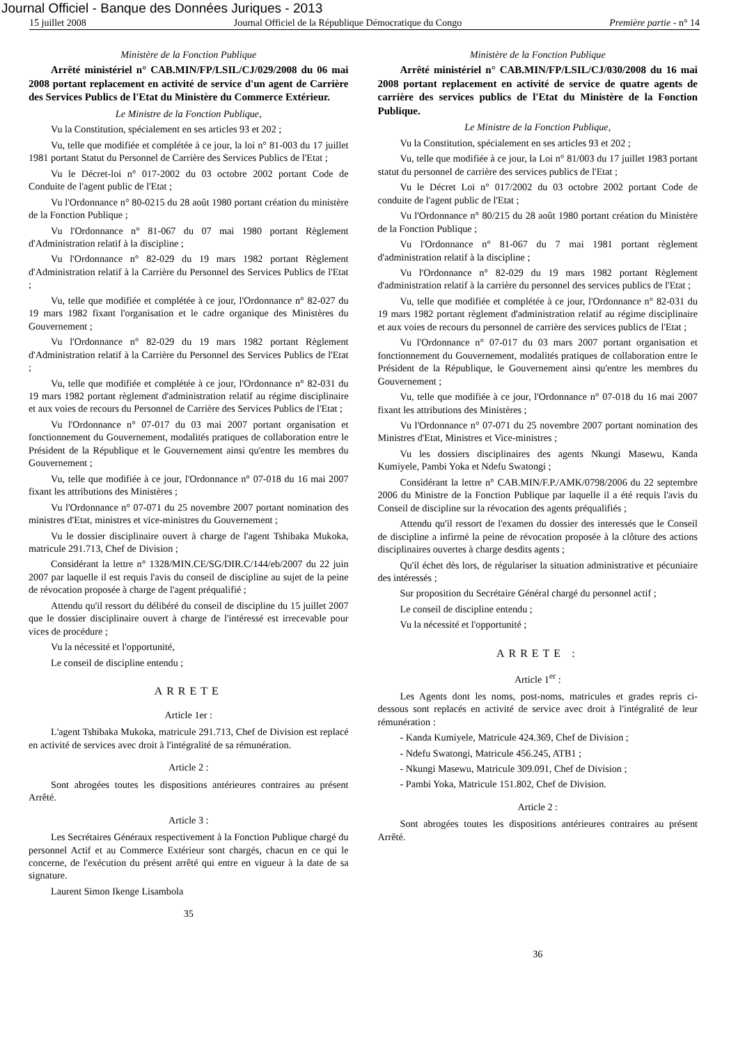Journal Officiel - Banque des Données Juriques - 2013
15 juillet 2008 Journal Officiel de la République Démocratique du Congo Première partie - n° 14
Ministère de la Fonction Publique
Arrêté ministériel n° CAB.MIN/FP/LSIL/CJ/029/2008 du 06 mai 2008 portant replacement en activité de service d'un agent de Carrière des Services Publics de l'Etat du Ministère du Commerce Extérieur.
Le Ministre de la Fonction Publique,
Vu la Constitution, spécialement en ses articles 93 et 202 ;
Vu, telle que modifiée et complétée à ce jour, la loi n° 81-003 du 17 juillet 1981 portant Statut du Personnel de Carrière des Services Publics de l'Etat ;
Vu le Décret-loi n° 017-2002 du 03 octobre 2002 portant Code de Conduite de l'agent public de l'Etat ;
Vu l'Ordonnance n° 80-0215 du 28 août 1980 portant création du ministère de la Fonction Publique ;
Vu l'Ordonnance n° 81-067 du 07 mai 1980 portant Règlement d'Administration relatif à la discipline ;
Vu l'Ordonnance n° 82-029 du 19 mars 1982 portant Règlement d'Administration relatif à la Carrière du Personnel des Services Publics de l'Etat ;
Vu, telle que modifiée et complétée à ce jour, l'Ordonnance n° 82-027 du 19 mars 1982 fixant l'organisation et le cadre organique des Ministères du Gouvernement ;
Vu l'Ordonnance n° 82-029 du 19 mars 1982 portant Règlement d'Administration relatif à la Carrière du Personnel des Services Publics de l'Etat ;
Vu, telle que modifiée et complétée à ce jour, l'Ordonnance n° 82-031 du 19 mars 1982 portant règlement d'administration relatif au régime disciplinaire et aux voies de recours du Personnel de Carrière des Services Publics de l'Etat ;
Vu l'Ordonnance n° 07-017 du 03 mai 2007 portant organisation et fonctionnement du Gouvernement, modalités pratiques de collaboration entre le Président de la République et le Gouvernement ainsi qu'entre les membres du Gouvernement ;
Vu, telle que modifiée à ce jour, l'Ordonnance n° 07-018 du 16 mai 2007 fixant les attributions des Ministères ;
Vu l'Ordonnance n° 07-071 du 25 novembre 2007 portant nomination des ministres d'Etat, ministres et vice-ministres du Gouvernement ;
Vu le dossier disciplinaire ouvert à charge de l'agent Tshibaka Mukoka, matricule 291.713, Chef de Division ;
Considérant la lettre n° 1328/MIN.CE/SG/DIR.C/144/eb/2007 du 22 juin 2007 par laquelle il est requis l'avis du conseil de discipline au sujet de la peine de révocation proposée à charge de l'agent préqualifié ;
Attendu qu'il ressort du délibéré du conseil de discipline du 15 juillet 2007 que le dossier disciplinaire ouvert à charge de l'intéressé est irrecevable pour vices de procédure ;
Vu la nécessité et l'opportunité,
Le conseil de discipline entendu ;
ARRETE
Article 1er :
L'agent Tshibaka Mukoka, matricule 291.713, Chef de Division est replacé en activité de services avec droit à l'intégralité de sa rémunération.
Article 2 :
Sont abrogées toutes les dispositions antérieures contraires au présent Arrêté.
Article 3 :
Les Secrétaires Généraux respectivement à la Fonction Publique chargé du personnel Actif et au Commerce Extérieur sont chargés, chacun en ce qui le concerne, de l'exécution du présent arrêté qui entre en vigueur à la date de sa signature.
Laurent Simon Ikenge Lisambola
35
Ministère de la Fonction Publique
Arrêté ministériel n° CAB.MIN/FP/LSIL/CJ/030/2008 du 16 mai 2008 portant replacement en activité de service de quatre agents de carrière des services publics de l'Etat du Ministère de la Fonction Publique.
Le Ministre de la Fonction Publique,
Vu la Constitution, spécialement en ses articles 93 et 202 ;
Vu, telle que modifiée à ce jour, la Loi n° 81/003 du 17 juillet 1983 portant statut du personnel de carrière des services publics de l'Etat ;
Vu le Décret Loi n° 017/2002 du 03 octobre 2002 portant Code de conduite de l'agent public de l'Etat ;
Vu l'Ordonnance n° 80/215 du 28 août 1980 portant création du Ministère de la Fonction Publique ;
Vu l'Ordonnance n° 81-067 du 7 mai 1981 portant règlement d'administration relatif à la discipline ;
Vu l'Ordonnance n° 82-029 du 19 mars 1982 portant Règlement d'administration relatif à la carrière du personnel des services publics de l'Etat ;
Vu, telle que modifiée et complétée à ce jour, l'Ordonnance n° 82-031 du 19 mars 1982 portant règlement d'administration relatif au régime disciplinaire et aux voies de recours du personnel de carrière des services publics de l'Etat ;
Vu l'Ordonnance n° 07-017 du 03 mars 2007 portant organisation et fonctionnement du Gouvernement, modalités pratiques de collaboration entre le Président de la République, le Gouvernement ainsi qu'entre les membres du Gouvernement ;
Vu, telle que modifiée à ce jour, l'Ordonnance n° 07-018 du 16 mai 2007 fixant les attributions des Ministères ;
Vu l'Ordonnance n° 07-071 du 25 novembre 2007 portant nomination des Ministres d'Etat, Ministres et Vice-ministres ;
Vu les dossiers disciplinaires des agents Nkungi Masewu, Kanda Kumiyele, Pambi Yoka et Ndefu Swatongi ;
Considérant la lettre n° CAB.MIN/F.P./AMK/0798/2006 du 22 septembre 2006 du Ministre de la Fonction Publique par laquelle il a été requis l'avis du Conseil de discipline sur la révocation des agents préqualifiés ;
Attendu qu'il ressort de l'examen du dossier des interessés que le Conseil de discipline a infirmé la peine de révocation proposée à la clôture des actions disciplinaires ouvertes à charge desdits agents ;
Qu'il échet dès lors, de régulariser la situation administrative et pécuniaire des intéressés ;
Sur proposition du Secrétaire Général chargé du personnel actif ;
Le conseil de discipline entendu ;
Vu la nécessité et l'opportunité ;
ARRETE :
Article 1<sup>er</sup> :
Les Agents dont les noms, post-noms, matricules et grades repris ci-dessous sont replacés en activité de service avec droit à l'intégralité de leur rémunération :
- Kanda Kumiyele, Matricule 424.369, Chef de Division ;
- Ndefu Swatongi, Matricule 456.245, ATB1 ;
- Nkungi Masewu, Matricule 309.091, Chef de Division ;
- Pambi Yoka, Matricule 151.802, Chef de Division.
Article 2 :
Sont abrogées toutes les dispositions antérieures contraires au présent Arrêté.
36